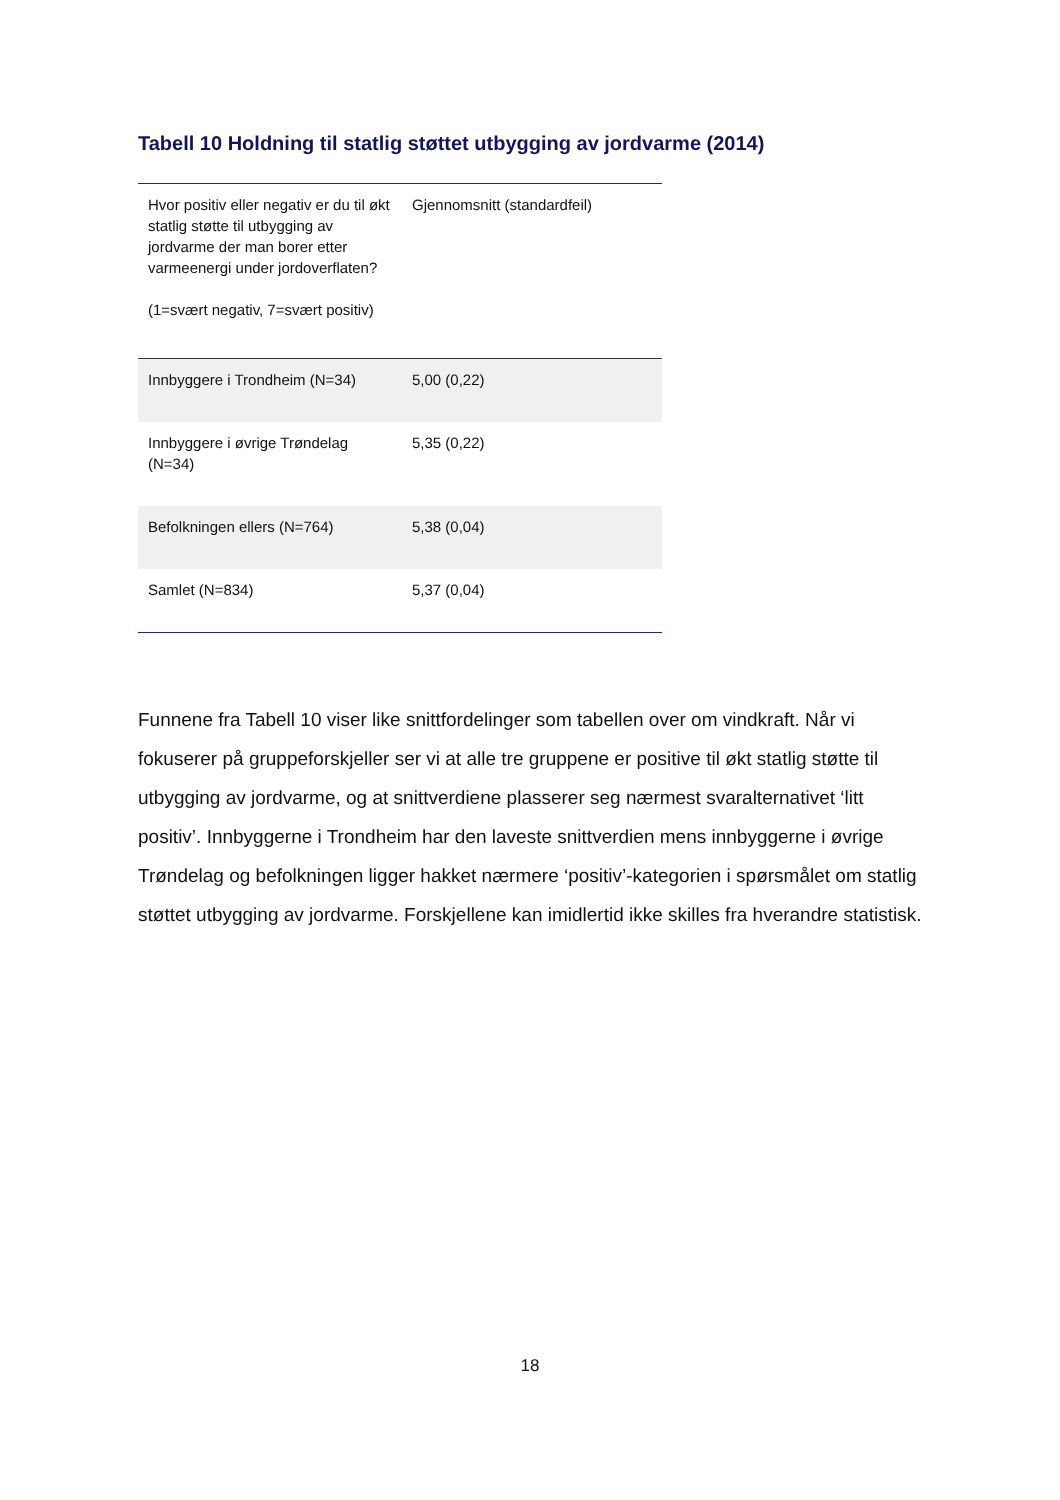Tabell 10 Holdning til statlig støttet utbygging av jordvarme (2014)
| Hvor positiv eller negativ er du til økt statlig støtte til utbygging av jordvarme der man borer etter varmeenergi under jordoverflaten? (1=svært negativ, 7=svært positiv) | Gjennomsnitt (standardfeil) |
| --- | --- |
| Innbyggere i Trondheim (N=34) | 5,00 (0,22) |
| Innbyggere i øvrige Trøndelag (N=34) | 5,35 (0,22) |
| Befolkningen ellers (N=764) | 5,38 (0,04) |
| Samlet (N=834) | 5,37 (0,04) |
Funnene fra Tabell 10 viser like snittfordelinger som tabellen over om vindkraft. Når vi fokuserer på gruppeforskjeller ser vi at alle tre gruppene er positive til økt statlig støtte til utbygging av jordvarme, og at snittverdiene plasserer seg nærmest svaralternativet ‘litt positiv’. Innbyggerne i Trondheim har den laveste snittverdien mens innbyggerne i øvrige Trøndelag og befolkningen ligger hakket nærmere ‘positiv’-kategorien i spørsmålet om statlig støttet utbygging av jordvarme. Forskjellene kan imidlertid ikke skilles fra hverandre statistisk.
18